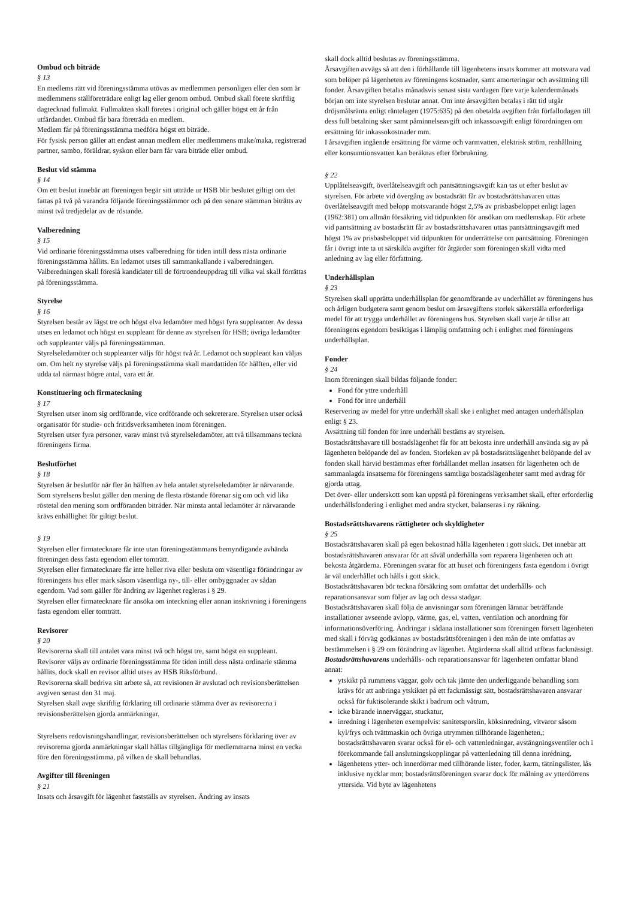Ombud och biträde
§ 13
En medlems rätt vid föreningsstämma utövas av medlemmen personligen eller den som är medlemmens ställföreträdare enligt lag eller genom ombud. Ombud skall förete skriftlig dagtecknad fullmakt. Fullmakten skall företes i original och gäller högst ett år från utfärdandet. Ombud får bara företräda en medlem.
Medlem får på föreningsstämma medföra högst ett biträde.
För fysisk person gäller att endast annan medlem eller medlemmens make/maka, registrerad partner, sambo, föräldrar, syskon eller barn får vara biträde eller ombud.
Beslut vid stämma
§ 14
Om ett beslut innebär att föreningen begär sitt utträde ur HSB blir beslutet giltigt om det fattas på två på varandra följande föreningsstämmor och på den senare stämman biträtts av minst två tredjedelar av de röstande.
Valberedning
§ 15
Vid ordinarie föreningsstämma utses valberedning för tiden intill dess nästa ordinarie föreningsstämma hållits. En ledamot utses till sammankallande i valberedningen.
Valberedningen skall föreslå kandidater till de förtroendeuppdrag till vilka val skall förrättas på föreningsstämma.
Styrelse
§ 16
Styrelsen består av lägst tre och högst elva ledamöter med högst fyra suppleanter. Av dessa utses en ledamot och högst en suppleant för denne av styrelsen för HSB; övriga ledamöter och suppleanter väljs på föreningsstämman.
Styrelseledamöter och suppleanter väljs för högst två år. Ledamot och suppleant kan väljas om. Om helt ny styrelse väljs på föreningsstämma skall mandattiden för hälften, eller vid udda tal närmast högre antal, vara ett år.
Konstituering och firmateckning
§ 17
Styrelsen utser inom sig ordförande, vice ordförande och sekreterare. Styrelsen utser också organisatör för studie- och fritidsverksamheten inom föreningen.
Styrelsen utser fyra personer, varav minst två styrelseledamöter, att två tillsammans teckna föreningens firma.
Beslutförhet
§ 18
Styrelsen är beslutför när fler än hälften av hela antalet styrelseledamöter är närvarande. Som styrelsens beslut gäller den mening de flesta röstande förenar sig om och vid lika röstetal den mening som ordföranden biträder. När minsta antal ledamöter är närvarande krävs enhällighet för giltigt beslut.
§ 19
Styrelsen eller firmatecknare får inte utan föreningsstämmans bemyndigande avhända föreningen dess fasta egendom eller tomträtt.
Styrelsen eller firmatecknare får inte heller riva eller besluta om väsentliga förändringar av föreningens hus eller mark såsom väsentliga ny-, till- eller ombyggnader av sådan egendom. Vad som gäller för ändring av lägenhet regleras i § 29.
Styrelsen eller firmatecknare får ansöka om inteckning eller annan inskrivning i föreningens fasta egendom eller tomträtt.
Revisorer
§ 20
Revisorerna skall till antalet vara minst två och högst tre, samt högst en suppleant. Revisorer väljs av ordinarie föreningsstämma för tiden intill dess nästa ordinarie stämma hållits, dock skall en revisor alltid utses av HSB Riksförbund.
Revisorerna skall bedriva sitt arbete så, att revisionen är avslutad och revisionsberättelsen avgiven senast den 31 maj.
Styrelsen skall avge skriftlig förklaring till ordinarie stämma över av revisorerna i revisionsberättelsen gjorda anmärkningar.
Styrelsens redovisningshandlingar, revisionsberättelsen och styrelsens förklaring över av revisorerna gjorda anmärkningar skall hållas tillgängliga för medlemmarna minst en vecka före den föreningsstämma, på vilken de skall behandlas.
Avgifter till föreningen
§ 21
Insats och årsavgift för lägenhet fastställs av styrelsen. Ändring av insats
skall dock alltid beslutas av föreningsstämma.
Årsavgiften avvägs så att den i förhållande till lägenhetens insats kommer att motsvara vad som belöper på lägenheten av föreningens kostnader, samt amorteringar och avsättning till fonder. Årsavgiften betalas månadsvis senast sista vardagen före varje kalendermånads början om inte styrelsen beslutar annat. Om inte årsavgiften betalas i rätt tid utgår dröjsmålsränta enligt räntelagen (1975:635) på den obetalda avgiften från förfallodagen till dess full betalning sker samt påminnelseavgift och inkassoavgift enligt förordningen om ersättning för inkassokostnader mm.
I årsavgiften ingående ersättning för värme och varmvatten, elektrisk ström, renhållning eller konsumtionsvatten kan beräknas efter förbrukning.
§ 22
Upplåtelseavgift, överlåtelseavgift och pantsättningsavgift kan tas ut efter beslut av styrelsen. För arbete vid övergång av bostadsrätt får av bostadsrättshavaren uttas överlåtelseavgift med belopp motsvarande högst 2,5% av prisbasbeloppet enligt lagen (1962:381) om allmän försäkring vid tidpunkten för ansökan om medlemskap. För arbete vid pantsättning av bostadsrätt får av bostadsrättshavaren uttas pantsättningsavgift med högst 1% av prisbasbeloppet vid tidpunkten för underrättelse om pantsättning. Föreningen får i övrigt inte ta ut särskilda avgifter för åtgärder som föreningen skall vidta med anledning av lag eller författning.
Underhållsplan
§ 23
Styrelsen skall upprätta underhållsplan för genomförande av underhållet av föreningens hus och årligen budgetera samt genom beslut om årsavgiftens storlek säkerställa erforderliga medel för att trygga underhållet av föreningens hus. Styrelsen skall varje år tillse att föreningens egendom besiktigas i lämplig omfattning och i enlighet med föreningens underhållsplan.
Fonder
§ 24
Inom föreningen skall bildas följande fonder:
Fond för yttre underhåll
Fond för inre underhåll
Reservering av medel för yttre underhåll skall ske i enlighet med antagen underhållsplan enligt § 23.
Avsättning till fonden för inre underhåll bestäms av styrelsen.
Bostadsrättshavare till bostadslägenhet får för att bekosta inre underhåll använda sig av på lägenheten belöpande del av fonden. Storleken av på bostadsrättslägenhet belöpande del av fonden skall härvid bestämmas efter förhållandet mellan insatsen för lägenheten och de sammanlagda insatserna för föreningens samtliga bostadslägenheter samt med avdrag för gjorda uttag.
Det över- eller underskott som kan uppstå på föreningens verksamhet skall, efter erforderlig underhållsfondering i enlighet med andra stycket, balanseras i ny räkning.
Bostadsrättshavarens rättigheter och skyldigheter
§ 25
Bostadsrättshavaren skall på egen bekostnad hålla lägenheten i gott skick. Det innebär att bostadsrättshavaren ansvarar för att såväl underhålla som reparera lägenheten och att bekosta åtgärderna. Föreningen svarar för att huset och föreningens fasta egendom i övrigt är väl underhållet och hålls i gott skick.
Bostadsrättshavaren bör teckna försäkring som omfattar det underhålls- och reparationsansvar som följer av lag och dessa stadgar.
Bostadsrättshavaren skall följa de anvisningar som föreningen lämnar beträffande installationer avseende avlopp, värme, gas, el, vatten, ventilation och anordning för informationsöverföring. Ändringar i sådana installationer som föreningen försett lägenheten med skall i förväg godkännas av bostadsrättsföreningen i den mån de inte omfattas av bestämmelsen i § 29 om förändring av lägenhet. Åtgärderna skall alltid utföras fackmässigt.
Bostadsrättshavarens underhålls- och reparationsansvar för lägenheten omfattar bland annat:
ytskikt på rummens väggar, golv och tak jämte den underliggande behandling som krävs för att anbringa ytskiktet på ett fackmässigt sätt, bostadsrättshavaren ansvarar också för fuktisolerande skikt i badrum och våtrum,
icke bärande innerväggar, stuckatur,
inredning i lägenheten exempelvis: sanitetsporslin, köksinredning, vitvaror såsom kyl/frys och tvättmaskin och övriga utrymmen tillhörande lägenheten,; bostadsrättshavaren svarar också för el- och vattenledningar, avstängningsventiler och i förekommande fall anslutningskopplingar på vattenledning till denna inrédning,
lägenhetens ytter- och innerdörrar med tillhörande lister, foder, karm, tätningslister, lås inklusive nycklar mm; bostadsrättsföreningen svarar dock för målning av ytterdörrens yttersida. Vid byte av lägenhetens